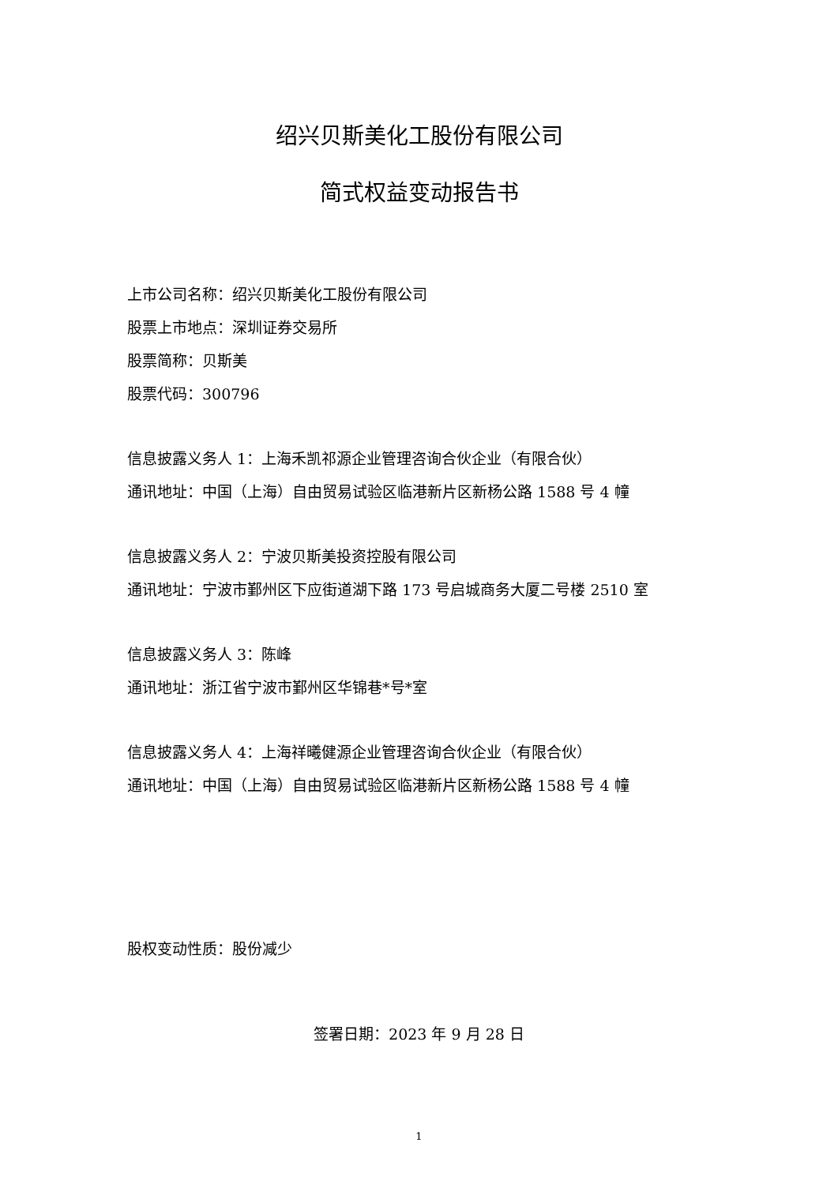绍兴贝斯美化工股份有限公司
简式权益变动报告书
上市公司名称：绍兴贝斯美化工股份有限公司
股票上市地点：深圳证券交易所
股票简称：贝斯美
股票代码：300796
信息披露义务人 1：上海禾凯祁源企业管理咨询合伙企业（有限合伙）
通讯地址：中国（上海）自由贸易试验区临港新片区新杨公路 1588 号 4 幢
信息披露义务人 2：宁波贝斯美投资控股有限公司
通讯地址：宁波市鄞州区下应街道湖下路 173 号启城商务大厦二号楼 2510 室
信息披露义务人 3：陈峰
通讯地址：浙江省宁波市鄞州区华锦巷*号*室
信息披露义务人 4：上海祥曦健源企业管理咨询合伙企业（有限合伙）
通讯地址：中国（上海）自由贸易试验区临港新片区新杨公路 1588 号 4 幢
股权变动性质：股份减少
签署日期：2023 年 9 月 28 日
1